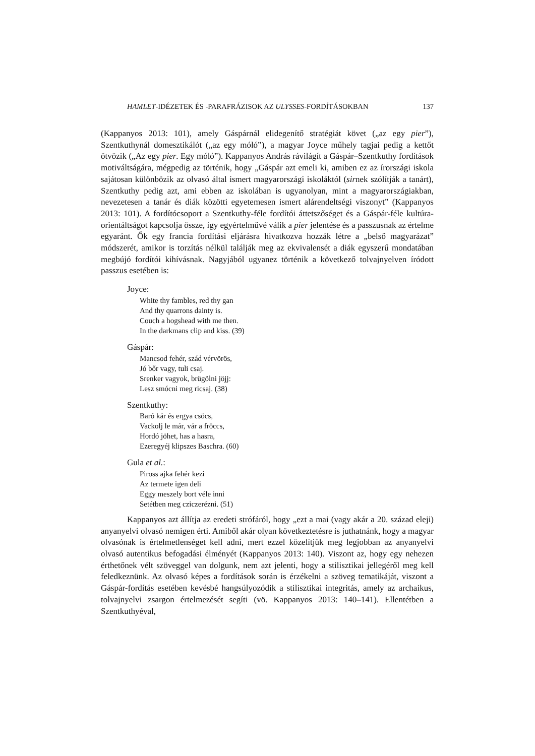HAMLET-IDÉZETEK ÉS -PARAFRÁZISOK AZ ULYSSES-FORDÍTÁSOKBAN 137
(Kappanyos 2013: 101), amely Gáspárnál elidegenítő stratégiát követ („az egy pier”), Szentkuthynál domesztikálót („az egy móló”), a magyar Joyce műhely tagjai pedig a kettőt ötvözik („Az egy pier. Egy móló”). Kappanyos András rávilágít a Gáspár–Szentkuthy fordítások motiváltságára, mégpedig az történik, hogy „Gáspár azt emeli ki, amiben ez az írországi iskola sajátosan különbözik az olvasó által ismert magyarországi iskoláktól (sirnek szólítják a tanárt), Szentkuthy pedig azt, ami ebben az iskolában is ugyanolyan, mint a magyarországiakban, nevezetesen a tanár és diák közötti egyetemesen ismert alárendeltségi viszonyt” (Kappanyos 2013: 101). A fordítócsoport a Szentkuthy-féle fordítói áttetszőséget és a Gáspár-féle kultúra-orientáltságot kapcsolja össze, így egyértelművé válik a pier jelentése és a passzusnak az értelme egyaránt. Ők egy francia fordítási eljárásra hivatkozva hozzák létre a „belső magyarázat” módszerét, amikor is torzítás nélkül találják meg az ekvivalensét a diák egyszerű mondatában megbújó fordítói kihívásnak. Nagyjából ugyanez történik a következő tolvajnyelven íródott passzus esetében is:
Joyce:
White thy fambles, red thy gan
And thy quarrons dainty is.
Couch a hogshead with me then.
In the darkmans clip and kiss. (39)
Gáspár:
Mancsod fehér, szád vérvörös,
Jó bőr vagy, tuli csaj.
Srenker vagyok, brügölni jöjj:
Lesz smócni meg ricsaj. (38)
Szentkuthy:
Baró kár és ergya csöcs,
Vackolj le már, vár a fröccs,
Hordó jöhet, has a hasra,
Ezeregyéj klipszes Baschra. (60)
Gula et al.:
Piross ajka fehér kezi
Az termete igen deli
Eggy meszely bort véle inni
Setétben meg cziczerézni. (51)
Kappanyos azt állítja az eredeti strófáról, hogy „ezt a mai (vagy akár a 20. század eleji) anyanyelvi olvasó nemigen érti. Amiből akár olyan következtetésre is juthatnánk, hogy a magyar olvasónak is értelmetlenséget kell adni, mert ezzel közelítjük meg legjobban az anyanyelvi olvasó autentikus befogadási élményét (Kappanyos 2013: 140). Viszont az, hogy egy nehezen érthetőnek vélt szöveggel van dolgunk, nem azt jelenti, hogy a stilisztikai jellegéről meg kell feledkeznünk. Az olvasó képes a fordítások során is érzékelni a szöveg tematikáját, viszont a Gáspár-fordítás esetében kevésbé hangsúlyozódik a stilisztikai integritás, amely az archaikus, tolvajnyelvi zsargon értelmezését segíti (vö. Kappanyos 2013: 140–141). Ellentétben a Szentkuthyéval,